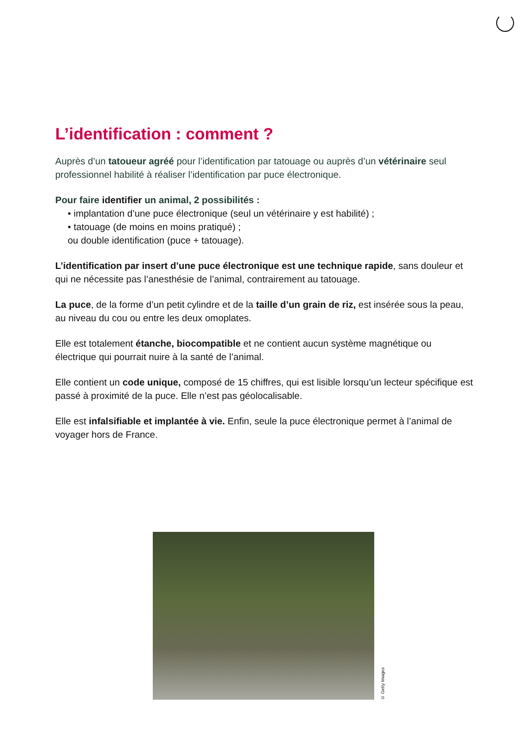L’identification : comment ?
Auprès d’un tatoueur agréé pour l’identification par tatouage ou auprès d’un vétérinaire seul professionnel habilité à réaliser l’identification par puce électronique.
Pour faire identifier un animal, 2 possibilités :
• implantation d’une puce électronique (seul un vétérinaire y est habilité) ;
• tatouage (de moins en moins pratiqué) ;
ou double identification (puce + tatouage).
L’identification par insert d’une puce électronique est une technique rapide, sans douleur et qui ne nécessite pas l’anesthésie de l’animal, contrairement au tatouage.
La puce, de la forme d’un petit cylindre et de la taille d’un grain de riz, est insérée sous la peau, au niveau du cou ou entre les deux omoplates.
Elle est totalement étanche, biocompatible et ne contient aucun système magnétique ou électrique qui pourrait nuire à la santé de l’animal.
Elle contient un code unique, composé de 15 chiffres, qui est lisible lorsqu’un lecteur spécifique est passé à proximité de la puce. Elle n’est pas géolocalisable.
Elle est infalsifiable et implantée à vie. Enfin, seule la puce électronique permet à l’animal de voyager hors de France.
© Getty Images